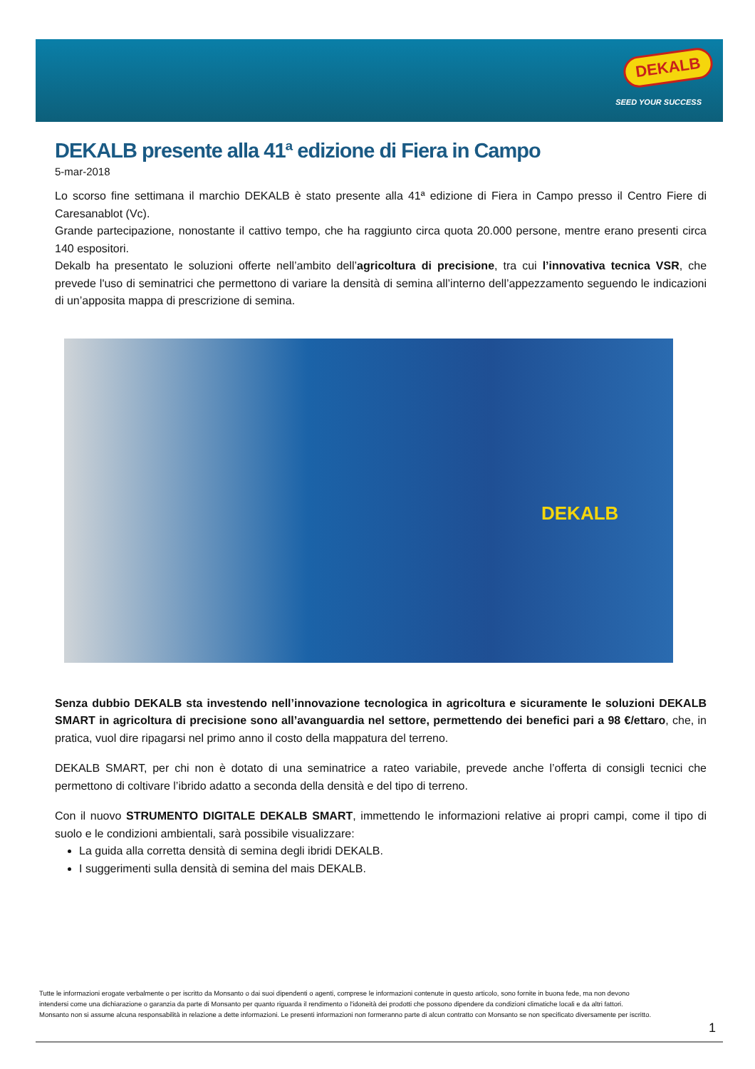DEKALB
SEED YOUR SUCCESS
DEKALB presente alla 41ª edizione di Fiera in Campo
5-mar-2018
Lo scorso fine settimana il marchio DEKALB è stato presente alla 41ª edizione di Fiera in Campo presso il Centro Fiere di Caresanablot (Vc).
Grande partecipazione, nonostante il cattivo tempo, che ha raggiunto circa quota 20.000 persone, mentre erano presenti circa 140 espositori.
Dekalb ha presentato le soluzioni offerte nell’ambito dell’agricoltura di precisione, tra cui l’innovativa tecnica VSR, che prevede l'uso di seminatrici che permettono di variare la densità di semina all’interno dell’appezzamento seguendo le indicazioni di un’apposita mappa di prescrizione di semina.
DEKALB
Senza dubbio DEKALB sta investendo nell’innovazione tecnologica in agricoltura e sicuramente le soluzioni DEKALB SMART in agricoltura di precisione sono all’avanguardia nel settore, permettendo dei benefici pari a 98 €/ettaro, che, in pratica, vuol dire ripagarsi nel primo anno il costo della mappatura del terreno.
DEKALB SMART, per chi non è dotato di una seminatrice a rateo variabile, prevede anche l’offerta di consigli tecnici che permettono di coltivare l’ibrido adatto a seconda della densità e del tipo di terreno.
Con il nuovo STRUMENTO DIGITALE DEKALB SMART, immettendo le informazioni relative ai propri campi, come il tipo di suolo e le condizioni ambientali, sarà possibile visualizzare:
La guida alla corretta densità di semina degli ibridi DEKALB.
I suggerimenti sulla densità di semina del mais DEKALB.
Tutte le informazioni erogate verbalmente o per iscritto da Monsanto o dai suoi dipendenti o agenti, comprese le informazioni contenute in questo articolo, sono fornite in buona fede, ma non devono intendersi come una dichiarazione o garanzia da parte di Monsanto per quanto riguarda il rendimento o l'idoneità dei prodotti che possono dipendere da condizioni climatiche locali e da altri fattori. Monsanto non si assume alcuna responsabilità in relazione a dette informazioni. Le presenti informazioni non formeranno parte di alcun contratto con Monsanto se non specificato diversamente per iscritto.
1